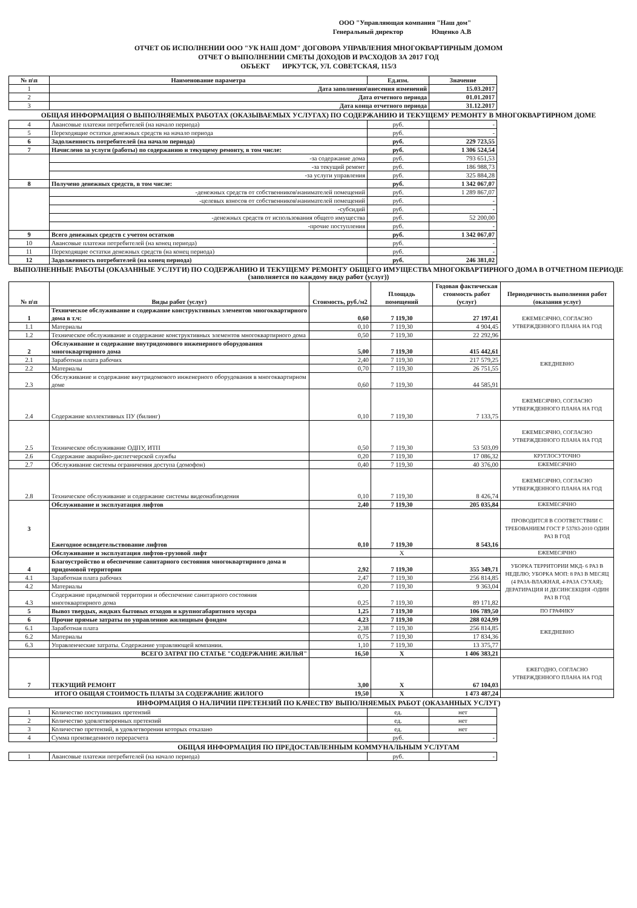ООО "Управляющая компания "Наш дом"
Генеральный директор Ющенко А.В
ОТЧЕТ ОБ ИСПОЛНЕНИИ ООО "УК НАШ ДОМ" ДОГОВОРА УПРАВЛЕНИЯ МНОГОКВАРТИРНЫМ ДОМОМ
ОТЧЕТ О ВЫПОЛНЕНИИ СМЕТЫ ДОХОДОВ И РАСХОДОВ ЗА 2017 ГОД
ОБЪЕКТ ИРКУТСК, УЛ. СОВЕТСКАЯ, 115/3
| № п\п | Наименование параметра | Ед.изм. | Значение |
| --- | --- | --- | --- |
| 1 | Дата заполнения\внесения изменений | | 15.03.2017 |
| 2 | Дата отчетного периода | | 01.01.2017 |
| 3 | Дата конца отчетного периода | | 31.12.2017 |
ОБЩАЯ ИНФОРМАЦИЯ О ВЫПОЛНЯЕМЫХ РАБОТАХ (ОКАЗЫВАЕМЫХ УСЛУГАХ) ПО СОДЕРЖАНИЮ И ТЕКУЩЕМУ РЕМОНТУ В МНОГОКВАРТИРНОМ ДОМЕ
| 4 | Авансовые платежи потребителей (на начало периода) | руб. | - |
| 5 | Переходящие остатки денежных средств на начало периода | руб. | - |
| 6 | Задолженность потребителей (на начало периода) | руб. | 229 723,55 |
| 7 | Начислено за услуги (работы) по содержанию и текущему ремонту, в том числе: | руб. | 1 306 524,54 |
| | -за содержание дома | руб. | 793 651,53 |
| | -за текущий ремонт | руб. | 186 988,73 |
| | -за услуги управления | руб. | 325 884,28 |
| 8 | Получено денежных средств, в том числе: | руб. | 1 342 067,07 |
| | -денежных средств от собственников\нанимателей помещений | руб. | 1 289 867,07 |
| | -целевых взносов от собственников\нанимателей помещений | руб. | - |
| | -субсидий | руб. | - |
| | -денежных средств от использования общего имущества | руб. | 52 200,00 |
| | -прочие поступления | руб. | - |
| 9 | Всего денежных средств с учетом остатков | руб. | 1 342 067,07 |
| 10 | Авансовые платежи потребителей (на конец периода) | руб. | - |
| 11 | Переходящие остатки денежных средств (на конец периода) | руб. | - |
| 12 | Задолженность потребителей (на конец периода) | руб. | 246 381,02 |
ВЫПОЛНЕННЫЕ РАБОТЫ (ОКАЗАННЫЕ УСЛУГИ) ПО СОДЕРЖАНИЮ И ТЕКУЩЕМУ РЕМОНТУ ОБЩЕГО ИМУЩЕСТВА МНОГОКВАРТИРНОГО ДОМА В ОТЧЕТНОМ ПЕРИОДЕ (заполняется по каждому виду работ (услуг))
| № п\п | Виды работ (услуг) | Стоимость, руб./м2 | Площадь помещений | Годовая фактическая стоимость работ (услуг) | Периодичность выполнения работ (оказания услуг) |
| --- | --- | --- | --- | --- | --- |
| 1 | Техническое обслуживание и содержание конструктивных элементов многоквартирного дома в т.ч: | 0,60 | 7 119,30 | 27 197,41 | ЕЖЕМЕСЯЧНО, СОГЛАСНО УТВЕРЖДЕННОГО ПЛАНА НА ГОД |
| 1.1 | Материалы | 0,10 | 7 119,30 | 4 904,45 | |
| 1.2 | Техническое обслуживание и содержание конструктивных элементов многоквартирного дома | 0,50 | 7 119,30 | 22 292,96 | |
| 2 | Обслуживание и содержание внутридомового инженерного оборудования многоквартирного дома | 5,00 | 7 119,30 | 415 442,61 | ЕЖЕДНЕВНО |
| 2.1 | Заработная плата рабочих | 2,40 | 7 119,30 | 217 579,25 | |
| 2.2 | Материалы | 0,70 | 7 119,30 | 26 751,55 | |
| 2.3 | Обслуживание и содержание внутридомового инженерного оборудования в многоквартирном доме | 0,60 | 7 119,30 | 44 585,91 | |
| 2.4 | Содержание коллективных ПУ (билинг) | 0,10 | 7 119,30 | 7 133,75 | ЕЖЕМЕСЯЧНО, СОГЛАСНО УТВЕРЖДЕННОГО ПЛАНА НА ГОД |
| 2.5 | Техническое обслуживание ОДПУ, ИТП | 0,50 | 7 119,30 | 53 503,09 | ЕЖЕМЕСЯЧНО, СОГЛАСНО УТВЕРЖДЕННОГО ПЛАНА НА ГОД |
| 2.6 | Содержание аварийно-диспетчерской службы | 0,20 | 7 119,30 | 17 086,32 | КРУГЛОСУТОЧНО |
| 2.7 | Обслуживание системы ограничения доступа (домофон) | 0,40 | 7 119,30 | 40 376,00 | ЕЖЕМЕСЯЧНО |
| 2.8 | Техническое обслуживание и содержание системы видеонаблюдения | 0,10 | 7 119,30 | 8 426,74 | ЕЖЕМЕСЯЧНО, СОГЛАСНО УТВЕРЖДЕННОГО ПЛАНА НА ГОД |
| 3 | Обслуживание и эксплуатация лифтов | 2,40 | 7 119,30 | 205 035,84 | ЕЖЕМЕСЯЧНО |
| | Ежегодное освидетельствование лифтов | 0,10 | 7 119,30 | 8 543,16 | ПРОВОДИТСЯ В СООТВЕТСТВИИ С ТРЕБОВАНИЕМ ГОСТ Р 53783-2010 ОДИН РАЗ В ГОД |
| | Обслуживание и эксплуатация лифтов-грузовой лифт | | Х | | ЕЖЕМЕСЯЧНО |
| 4 | Благоустройство и обеспечение санитарного состояния многоквартирного дома и придомовой территории | 2,92 | 7 119,30 | 355 349,71 | УБОРКА ТЕРРИТОРИИ МКД- 6 РАЗ В НЕДЕЛЮ; УБОРКА МОП: 8 РАЗ В МЕСЯЦ (4 РАЗА-ВЛАЖНАЯ, 4-РАЗА СУХАЯ); ДЕРАТИРАЦИЯ И ДЕСИНСЕКЦИЯ -ОДИН РАЗ В ГОД |
| 4.1 | Заработная плата рабочих | 2,47 | 7 119,30 | 256 814,85 | |
| 4.2 | Материалы | 0,20 | 7 119,30 | 9 363,04 | |
| 4.3 | Содержание придомовой территории и обеспечение санитарного состояния многоквартирного дома | 0,25 | 7 119,30 | 89 171,82 | |
| 5 | Вывоз твердых, жидких бытовых отходов и крупногабаритного мусора | 1,25 | 7 119,30 | 106 789,50 | ПО ГРАФИКУ |
| 6 | Прочие прямые затраты по управлению жилищным фондом | 4,23 | 7 119,30 | 288 024,99 | ЕЖЕДНЕВНО |
| 6.1 | Заработная плата | 2,38 | 7 119,30 | 256 814,85 | |
| 6.2 | Материалы | 0,75 | 7 119,30 | 17 834,36 | |
| 6.3 | Управленческие затраты. Содержание управляющей компании. | 1,10 | 7 119,30 | 13 375,77 | |
| | ВСЕГО ЗАТРАТ ПО СТАТЬЕ "СОДЕРЖАНИЕ ЖИЛЬЯ" | 16,50 | Х | 1 406 383,21 | |
| 7 | ТЕКУЩИЙ РЕМОНТ | 3,00 | Х | 67 104,03 | ЕЖЕГОДНО, СОГЛАСНО УТВЕРЖДЕННОГО ПЛАНА НА ГОД |
| ИТОГО ОБЩАЯ СТОИМОСТЬ ПЛАТЫ ЗА СОДЕРЖАНИЕ ЖИЛОГО | | 19,50 | Х | 1 473 487,24 | |
ИНФОРМАЦИЯ О НАЛИЧИИ ПРЕТЕНЗИЙ ПО КАЧЕСТВУ ВЫПОЛНЯЕМЫХ РАБОТ (ОКАЗАННЫХ УСЛУГ)
| 1 | Количество поступивших претензий | ед. | нет |
| 2 | Количество удовлетворенных претензий | ед. | нет |
| 3 | Количество претензий, в удовлетворении которых отказано | ед. | нет |
| 4 | Сумма произведенного перерасчета | руб. | - |
ОБЩАЯ ИНФОРМАЦИЯ ПО ПРЕДОСТАВЛЕННЫМ КОММУНАЛЬНЫМ УСЛУГАМ
| 1 | Авансовые платежи потребителей (на начало периода) | руб. | - |